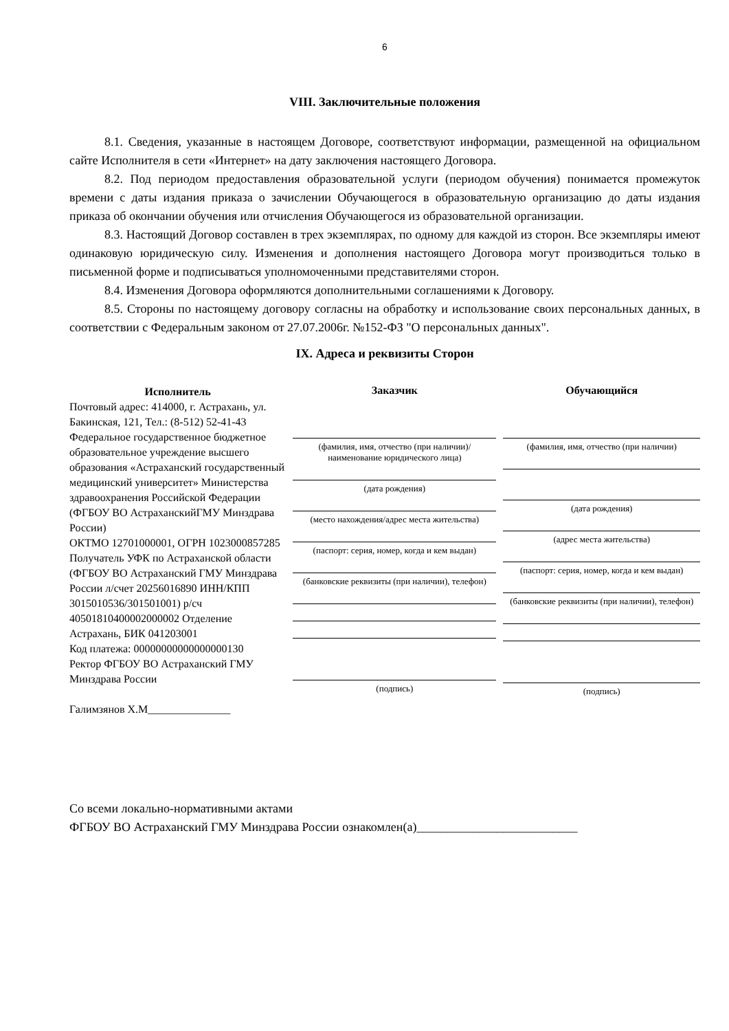6
VIII. Заключительные положения
8.1. Сведения, указанные в настоящем Договоре, соответствуют информации, размещенной на официальном сайте Исполнителя в сети «Интернет» на дату заключения настоящего Договора.
8.2. Под периодом предоставления образовательной услуги (периодом обучения) понимается промежуток времени с даты издания приказа о зачислении Обучающегося в образовательную организацию до даты издания приказа об окончании обучения или отчисления Обучающегося из образовательной организации.
8.3. Настоящий Договор составлен в трех экземплярах, по одному для каждой из сторон. Все экземпляры имеют одинаковую юридическую силу. Изменения и дополнения настоящего Договора могут производиться только в письменной форме и подписываться уполномоченными представителями сторон.
8.4. Изменения Договора оформляются дополнительными соглашениями к Договору.
8.5. Стороны по настоящему договору согласны на обработку и использование своих персональных данных, в соответствии с Федеральным законом от 27.07.2006г. №152-ФЗ "О персональных данных".
IX. Адреса и реквизиты Сторон
Исполнитель
Почтовый адрес: 414000, г. Астрахань, ул. Бакинская, 121, Тел.: (8-512) 52-41-43 Федеральное государственное бюджетное образовательное учреждение высшего образования «Астраханский государственный медицинский университет» Министерства здравоохранения Российской Федерации (ФГБОУ ВО АстраханскийГМУ Минздрава России)
ОКТМО 12701000001, ОГРН 1023000857285
Получатель УФК по Астраханской области (ФГБОУ ВО Астраханский ГМУ Минздрава России л/счет 20256016890 ИНН/КПП 3015010536/301501001) р/сч 40501810400002000002 Отделение Астрахань, БИК 041203001
Код платежа: 00000000000000000130
Ректор ФГБОУ ВО Астраханский ГМУ Минздрава России
Галимзянов Х.М_______________
Заказчик
(фамилия, имя, отчество (при наличии)/ наименование юридического лица)
(дата рождения)
(место нахождения/адрес места жительства)
(паспорт: серия, номер, когда и кем выдан)
(банковские реквизиты (при наличии), телефон)
(подпись)
Обучающийся
(фамилия, имя, отчество (при наличии)
(дата рождения)
(адрес места жительства)
(паспорт: серия, номер, когда и кем выдан)
(банковские реквизиты (при наличии), телефон)
(подпись)
Со всеми локально-нормативными актами
ФГБОУ ВО Астраханский ГМУ Минздрава России ознакомлен(а)__________________________